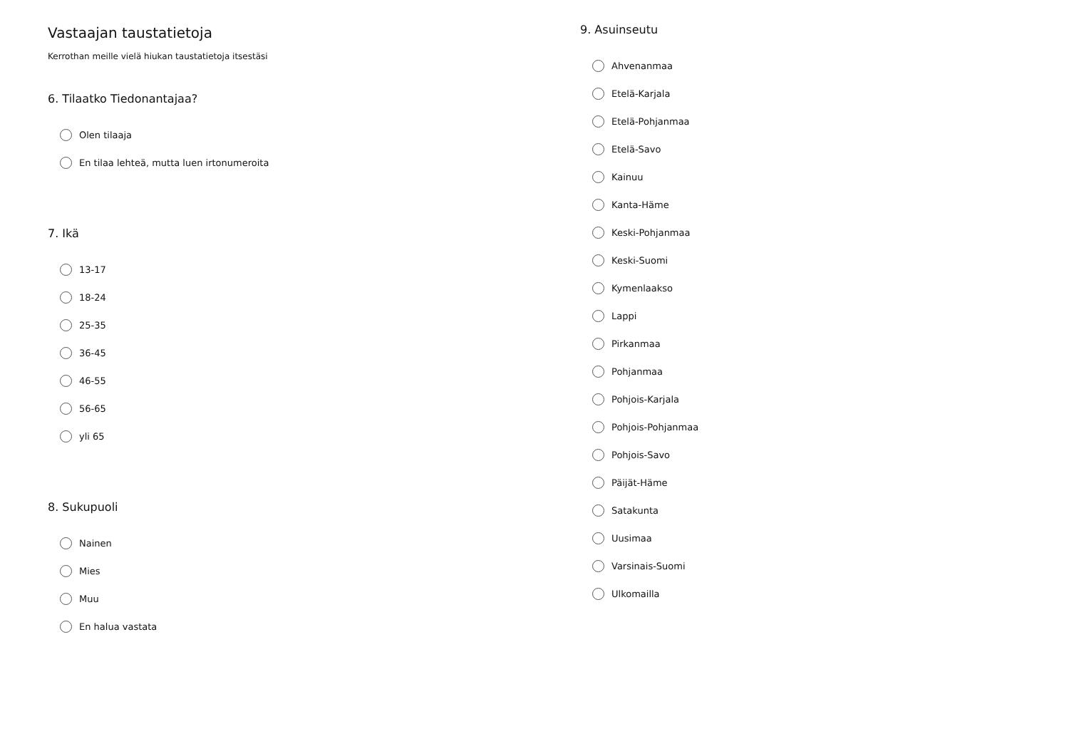Vastaajan taustatietoja
Kerrothan meille vielä hiukan taustatietoja itsestäsi
6. Tilaatko Tiedonantajaa?
Olen tilaaja
En tilaa lehteä, mutta luen irtonumeroita
7. Ikä
13-17
18-24
25-35
36-45
46-55
56-65
yli 65
8. Sukupuoli
Nainen
Mies
Muu
En halua vastata
9. Asuinseutu
Ahvenanmaa
Etelä-Karjala
Etelä-Pohjanmaa
Etelä-Savo
Kainuu
Kanta-Häme
Keski-Pohjanmaa
Keski-Suomi
Kymenlaakso
Lappi
Pirkanmaa
Pohjanmaa
Pohjois-Karjala
Pohjois-Pohjanmaa
Pohjois-Savo
Päijät-Häme
Satakunta
Uusimaa
Varsinais-Suomi
Ulkomailla